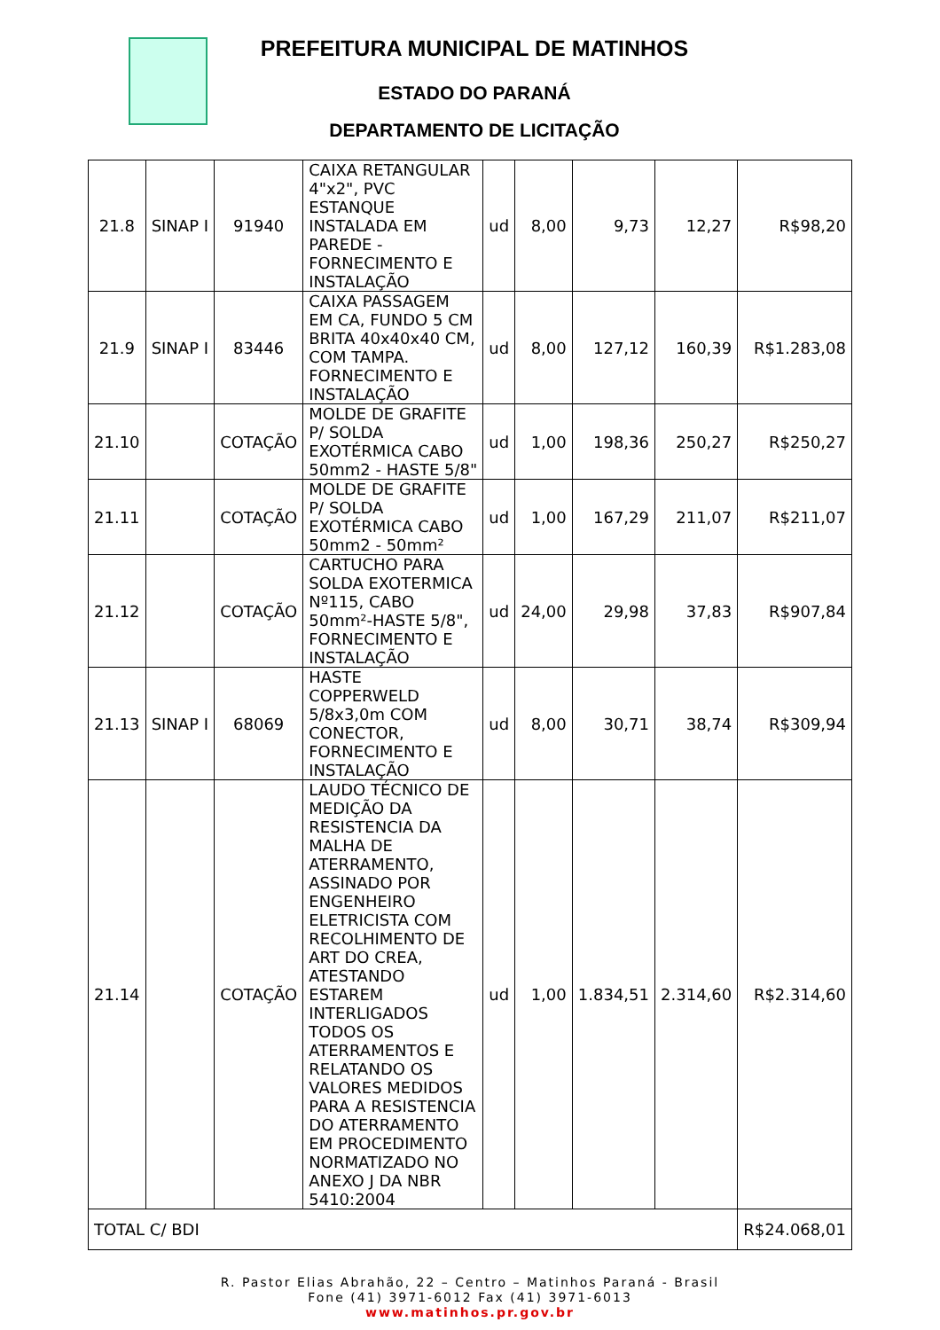PREFEITURA MUNICIPAL DE MATINHOS
ESTADO DO PARANÁ
DEPARTAMENTO DE LICITAÇÃO
| 21.8 | SINAP I | 91940 | CAIXA RETANGULAR 4"x2", PVC ESTANQUE INSTALADA EM PAREDE - FORNECIMENTO E INSTALAÇÃO | ud | 8,00 | 9,73 | 12,27 | R$98,20 |
| 21.9 | SINAP I | 83446 | CAIXA PASSAGEM EM CA, FUNDO 5 CM BRITA 40x40x40 CM, COM TAMPA. FORNECIMENTO E INSTALAÇÃO | ud | 8,00 | 127,12 | 160,39 | R$1.283,08 |
| 21.10 | | COTAÇÃO | MOLDE DE GRAFITE P/ SOLDA EXOTÉRMICA CABO 50mm2 - HASTE 5/8" | ud | 1,00 | 198,36 | 250,27 | R$250,27 |
| 21.11 | | COTAÇÃO | MOLDE DE GRAFITE P/ SOLDA EXOTÉRMICA CABO 50mm2 - 50mm² | ud | 1,00 | 167,29 | 211,07 | R$211,07 |
| 21.12 | | COTAÇÃO | CARTUCHO PARA SOLDA EXOTERMICA Nº115, CABO 50mm²-HASTE 5/8", FORNECIMENTO E INSTALAÇÃO | ud | 24,00 | 29,98 | 37,83 | R$907,84 |
| 21.13 | SINAP I | 68069 | HASTE COPPERWELD 5/8x3,0m COM CONECTOR, FORNECIMENTO E INSTALAÇÃO | ud | 8,00 | 30,71 | 38,74 | R$309,94 |
| 21.14 | | COTAÇÃO | LAUDO TÉCNICO DE MEDIÇÃO DA RESISTENCIA DA MALHA DE ATERRAMENTO, ASSINADO POR ENGENHEIRO ELETRICISTA COM RECOLHIMENTO DE ART DO CREA, ATESTANDO ESTAREM INTERLIGADOS TODOS OS ATERRAMENTOS E RELATANDO OS VALORES MEDIDOS PARA A RESISTENCIA DO ATERRAMENTO EM PROCEDIMENTO NORMATIZADO NO ANEXO J DA NBR 5410:2004 | ud | 1,00 | 1.834,51 | 2.314,60 | R$2.314,60 |
| TOTAL C/ BDI | | | | | | | | R$24.068,01 |
R. Pastor Elias Abrahão, 22 – Centro – Matinhos Paraná - Brasil
Fone (41) 3971-6012 Fax (41) 3971-6013
www.matinhos.pr.gov.br